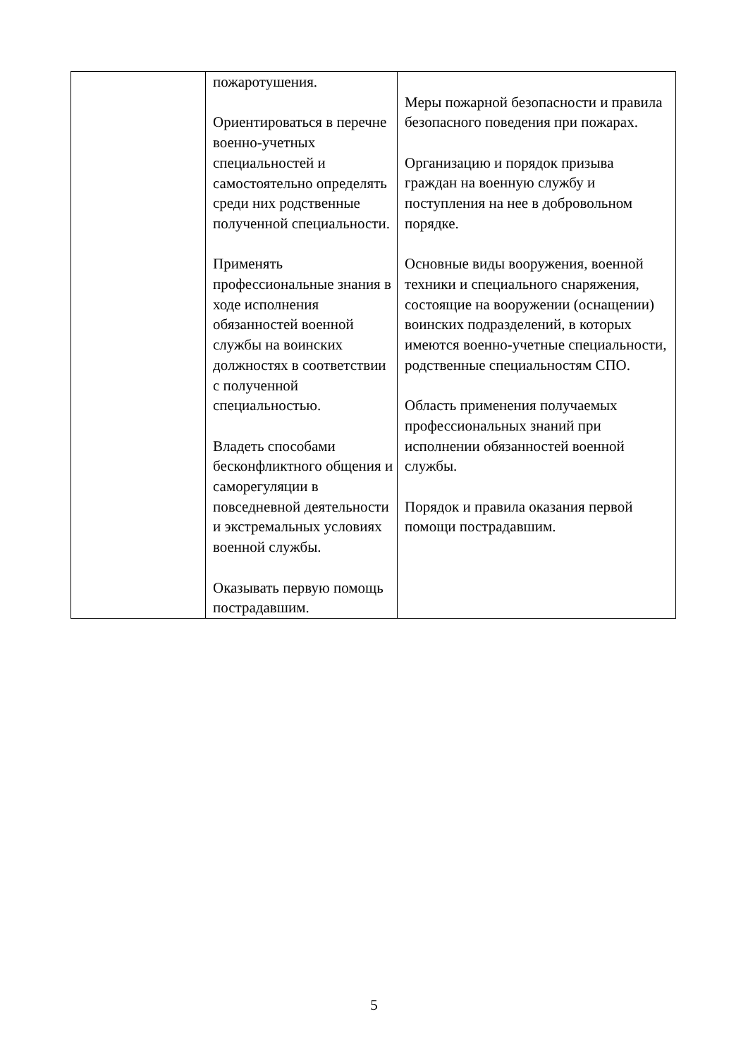| | пожаротушения. Ориентироваться в перечне военно-учетных специальностей и самостоятельно определять среди них родственные полученной специальности. Применять профессиональные знания в ходе исполнения обязанностей военной службы на воинских должностях в соответствии с полученной специальностью. Владеть способами бесконфликтного общения и саморегуляции в повседневной деятельности и экстремальных условиях военной службы. Оказывать первую помощь пострадавшим. | Меры пожарной безопасности и правила безопасного поведения при пожарах. Организацию и порядок призыва граждан на военную службу и поступления на нее в добровольном порядке. Основные виды вооружения, военной техники и специального снаряжения, состоящие на вооружении (оснащении) воинских подразделений, в которых имеются военно-учетные специальности, родственные специальностям СПО. Область применения получаемых профессиональных знаний при исполнении обязанностей военной службы. Порядок и правила оказания первой помощи пострадавшим. |
5